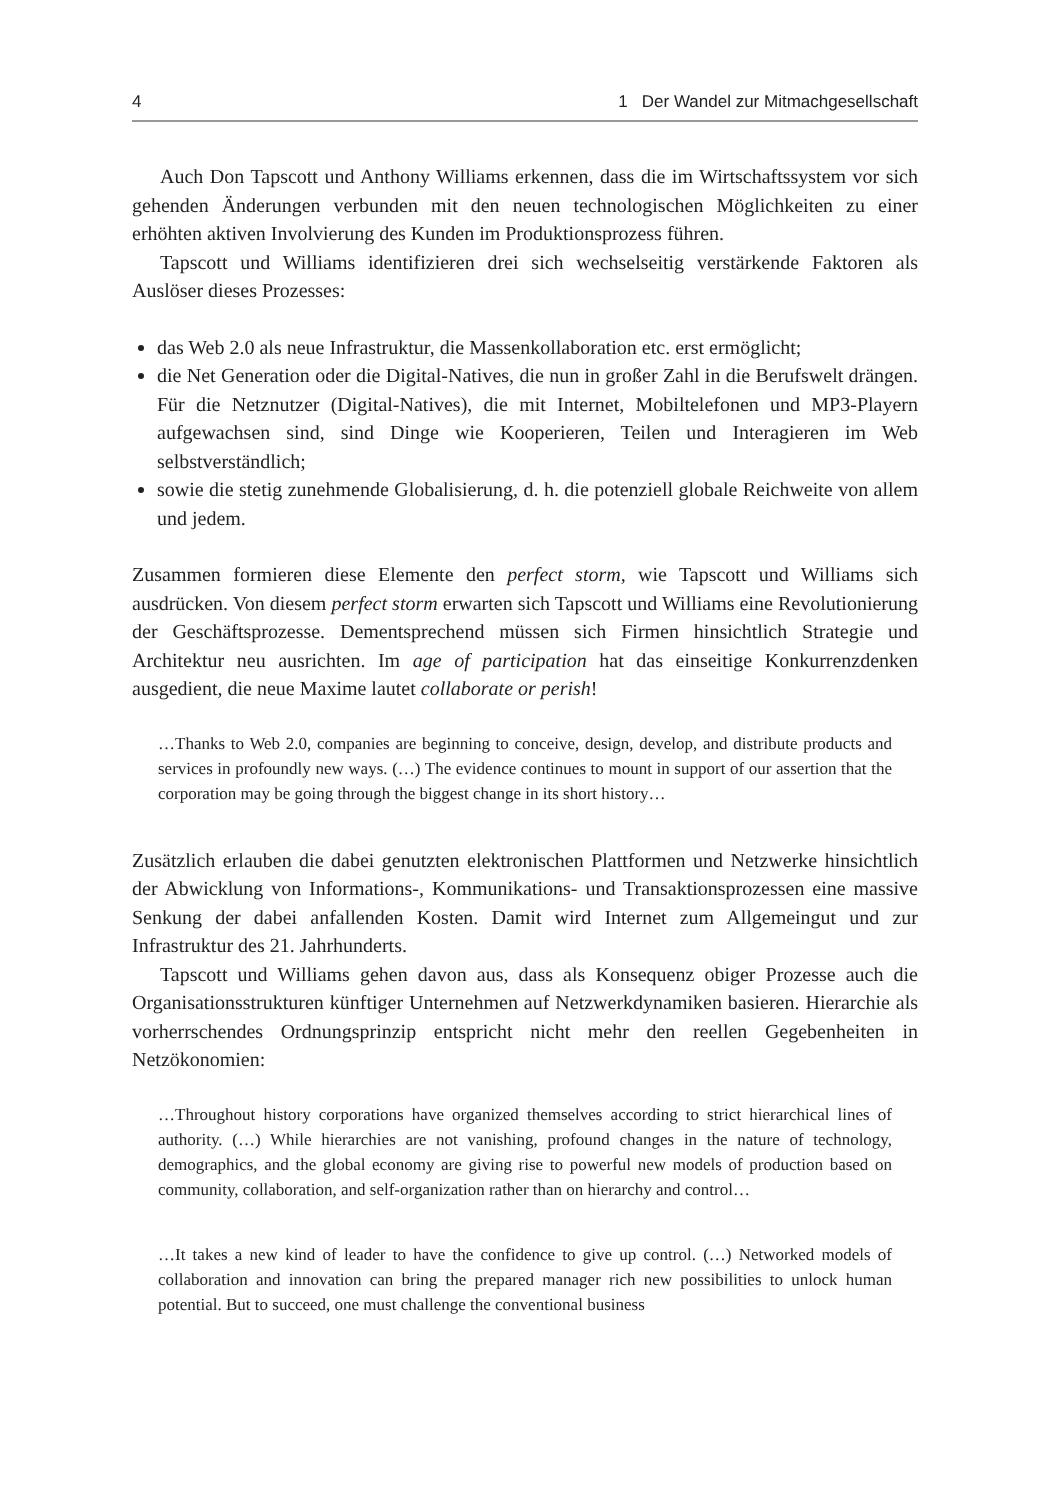4 1 Der Wandel zur Mitmachgesellschaft
Auch Don Tapscott und Anthony Williams erkennen, dass die im Wirtschaftssystem vor sich gehenden Änderungen verbunden mit den neuen technologischen Möglichkeiten zu einer erhöhten aktiven Involvierung des Kunden im Produktionsprozess führen.
Tapscott und Williams identifizieren drei sich wechselseitig verstärkende Faktoren als Auslöser dieses Prozesses:
das Web 2.0 als neue Infrastruktur, die Massenkollaboration etc. erst ermöglicht;
die Net Generation oder die Digital-Natives, die nun in großer Zahl in die Berufswelt drängen. Für die Netznutzer (Digital-Natives), die mit Internet, Mobiltelefonen und MP3-Playern aufgewachsen sind, sind Dinge wie Kooperieren, Teilen und Interagieren im Web selbstverständlich;
sowie die stetig zunehmende Globalisierung, d. h. die potenziell globale Reichweite von allem und jedem.
Zusammen formieren diese Elemente den perfect storm, wie Tapscott und Williams sich ausdrücken. Von diesem perfect storm erwarten sich Tapscott und Williams eine Revolutionierung der Geschäftsprozesse. Dementsprechend müssen sich Firmen hinsichtlich Strategie und Architektur neu ausrichten. Im age of participation hat das einseitige Konkurrenzdenken ausgedient, die neue Maxime lautet collaborate or perish!
…Thanks to Web 2.0, companies are beginning to conceive, design, develop, and distribute products and services in profoundly new ways. (…) The evidence continues to mount in support of our assertion that the corporation may be going through the biggest change in its short history…
Zusätzlich erlauben die dabei genutzten elektronischen Plattformen und Netzwerke hinsichtlich der Abwicklung von Informations-, Kommunikations- und Transaktionsprozessen eine massive Senkung der dabei anfallenden Kosten. Damit wird Internet zum Allgemeingut und zur Infrastruktur des 21. Jahrhunderts.
Tapscott und Williams gehen davon aus, dass als Konsequenz obiger Prozesse auch die Organisationsstrukturen künftiger Unternehmen auf Netzwerkdynamiken basieren. Hierarchie als vorherrschendes Ordnungsprinzip entspricht nicht mehr den reellen Gegebenheiten in Netzökonomien:
…Throughout history corporations have organized themselves according to strict hierarchical lines of authority. (…) While hierarchies are not vanishing, profound changes in the nature of technology, demographics, and the global economy are giving rise to powerful new models of production based on community, collaboration, and self-organization rather than on hierarchy and control…
…It takes a new kind of leader to have the confidence to give up control. (…) Networked models of collaboration and innovation can bring the prepared manager rich new possibilities to unlock human potential. But to succeed, one must challenge the conventional business